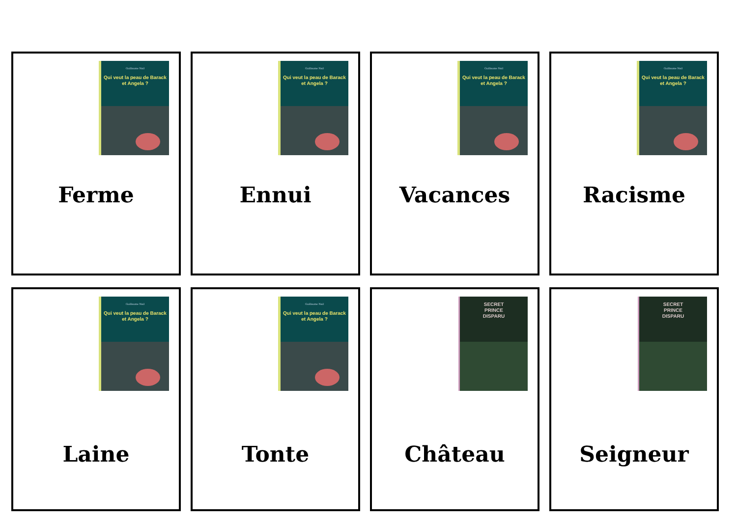Guillaume Nail
Qui veut la peau de Barack et Angela ?
Ferme
Guillaume Nail
Qui veut la peau de Barack et Angela ?
Ennui
Guillaume Nail
Qui veut la peau de Barack et Angela ?
Vacances
Guillaume Nail
Qui veut la peau de Barack et Angela ?
Racisme
Guillaume Nail
Qui veut la peau de Barack et Angela ?
Laine
Guillaume Nail
Qui veut la peau de Barack et Angela ?
Tonte
SECRET
PRINCE
DISPARU
Château
SECRET
PRINCE
DISPARU
Seigneur